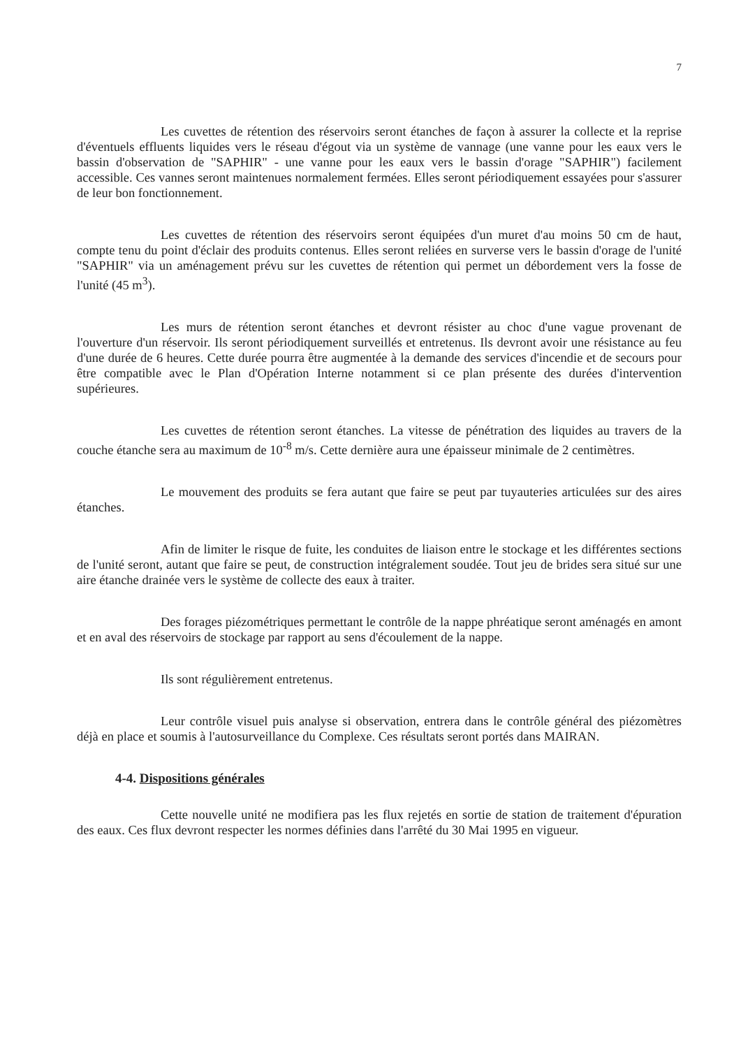7
Les cuvettes de rétention des réservoirs seront étanches de façon à assurer la collecte et la reprise d'éventuels effluents liquides vers le réseau d'égout via un système de vannage (une vanne pour les eaux vers le bassin d'observation de "SAPHIR" - une vanne pour les eaux vers le bassin d'orage "SAPHIR") facilement accessible. Ces vannes seront maintenues normalement fermées. Elles seront périodiquement essayées pour s'assurer de leur bon fonctionnement.
Les cuvettes de rétention des réservoirs seront équipées d'un muret d'au moins 50 cm de haut, compte tenu du point d'éclair des produits contenus. Elles seront reliées en surverse vers le bassin d'orage de l'unité "SAPHIR" via un aménagement prévu sur les cuvettes de rétention qui permet un débordement vers la fosse de l'unité (45 m<sup>3</sup>).
Les murs de rétention seront étanches et devront résister au choc d'une vague provenant de l'ouverture d'un réservoir. Ils seront périodiquement surveillés et entretenus. Ils devront avoir une résistance au feu d'une durée de 6 heures. Cette durée pourra être augmentée à la demande des services d'incendie et de secours pour être compatible avec le Plan d'Opération Interne notamment si ce plan présente des durées d'intervention supérieures.
Les cuvettes de rétention seront étanches. La vitesse de pénétration des liquides au travers de la couche étanche sera au maximum de 10<sup>-8</sup> m/s. Cette dernière aura une épaisseur minimale de 2 centimètres.
Le mouvement des produits se fera autant que faire se peut par tuyauteries articulées sur des aires étanches.
Afin de limiter le risque de fuite, les conduites de liaison entre le stockage et les différentes sections de l'unité seront, autant que faire se peut, de construction intégralement soudée. Tout jeu de brides sera situé sur une aire étanche drainée vers le système de collecte des eaux à traiter.
Des forages piézométriques permettant le contrôle de la nappe phréatique seront aménagés en amont et en aval des réservoirs de stockage par rapport au sens d'écoulement de la nappe.
Ils sont régulièrement entretenus.
Leur contrôle visuel puis analyse si observation, entrera dans le contrôle général des piézomètres déjà en place et soumis à l'autosurveillance du Complexe. Ces résultats seront portés dans MAIRAN.
4-4. Dispositions générales
Cette nouvelle unité ne modifiera pas les flux rejetés en sortie de station de traitement d'épuration des eaux. Ces flux devront respecter les normes définies dans l'arrêté du 30 Mai 1995 en vigueur.